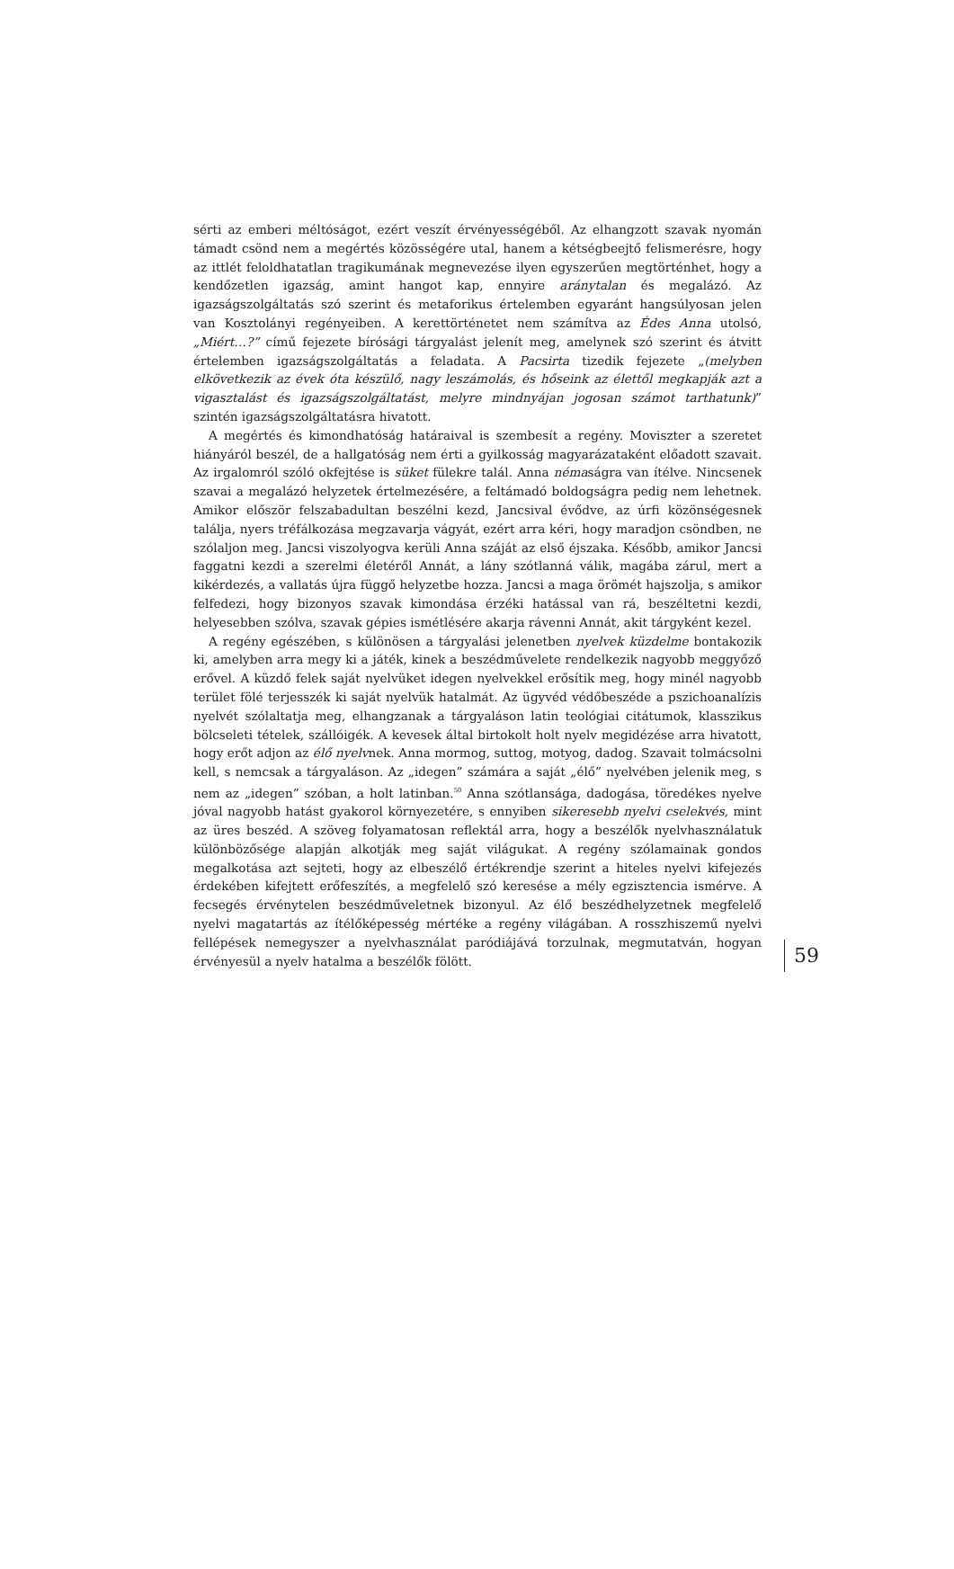sérti az emberi méltóságot, ezért veszít érvényességéből. Az elhangzott szavak nyomán támadt csönd nem a megértés közösségére utal, hanem a kétségbeejtő felismerésre, hogy az ittlét feloldhatatlan tragikumának megnevezése ilyen egyszerűen megtörténhet, hogy a kendőzetlen igazság, amint hangot kap, ennyire aránytalan és megalázó. Az igazságszolgáltatás szó szerint és metaforikus értelemben egyaránt hangsúlyosan jelen van Kosztolányi regényeiben. A kerettörténetet nem számítva az Édes Anna utolsó, „Miért…?” című fejezete bírósági tárgyalást jelenít meg, amelynek szó szerint és átvitt értelemben igazságszolgáltatás a feladata. A Pacsirta tizedik fejezete „(melyben elkövetkezik az évek óta készülő, nagy leszámolás, és hőseink az élettől megkapják azt a vigasztalást és igazságszolgáltatást, melyre mindnyájan jogosan számot tarthatunk)” szintén igazságszolgáltatásra hivatott.
A megértés és kimondhatóság határaival is szembesít a regény. Moviszter a szeretet hiányáról beszél, de a hallgatóság nem érti a gyilkosság magyarázataként előadott szavait. Az irgalomról szóló okfejtése is süket fülekre talál. Anna némaságra van ítélve. Nincsenek szavai a megalázó helyzetek értelmezésére, a feltámadó boldogságra pedig nem lehetnek. Amikor először felszabadultan beszélni kezd, Jancsival évődve, az úrfi közönségesnek találja, nyers tréfálkozása megzavarja vágyát, ezért arra kéri, hogy maradjon csöndben, ne szólaljon meg. Jancsi viszolyogva kerüli Anna száját az első éjszaka. Később, amikor Jancsi faggatni kezdi a szerelmi életéről Annát, a lány szótlanná válik, magába zárul, mert a kikérdezés, a vallatás újra függő helyzetbe hozza. Jancsi a maga örömét hajszolja, s amikor felfedezi, hogy bizonyos szavak kimondása érzéki hatással van rá, beszéltetni kezdi, helyesebben szólva, szavak gépies ismétlésére akarja rávenni Annát, akit tárgyként kezel.
A regény egészében, s különösen a tárgyalási jelenetben nyelvek küzdelme bontakozik ki, amelyben arra megy ki a játék, kinek a beszédművelete rendelkezik nagyobb meggyőző erővel. A küzdő felek saját nyelvüket idegen nyelvekkel erősítik meg, hogy minél nagyobb terület fölé terjesszék ki saját nyelvük hatalmát. Az ügyvéd védőbeszéde a pszichoanalízis nyelvét szólaltatja meg, elhangzanak a tárgyaláson latin teológiai citátumok, klasszikus bölcseleti tételek, szállóigék. A kevesek által birtokolt holt nyelv megidézése arra hivatott, hogy erőt adjon az élő nyelvnek. Anna mormog, suttog, motyog, dadog. Szavait tolmácsolni kell, s nemcsak a tárgyaláson. Az „idegen” számára a saját „élő” nyelvében jelenik meg, s nem az „idegen” szóban, a holt latinban.<sup>50</sup> Anna szótlansága, dadogása, töredékes nyelve jóval nagyobb hatást gyakorol környezetére, s ennyiben sikeresebb nyelvi cselekvés, mint az üres beszéd. A szöveg folyamatosan reflektál arra, hogy a beszélők nyelvhasználatuk különbözősége alapján alkotják meg saját világukat. A regény szólamainak gondos megalkotása azt sejteti, hogy az elbeszélő értékrendje szerint a hiteles nyelvi kifejezés érdekében kifejtett erőfeszítés, a megfelelő szó keresése a mély egzisztencia ismérve. A fecsegés érvénytelen beszédműveletnek bizonyul. Az élő beszédhelyzetnek megfelelő nyelvi magatartás az ítélőképesség mértéke a regény világában. A rosszhiszemű nyelvi fellépések nemegyszer a nyelvhasználat paródiájává torzulnak, megmutatván, hogyan érvényesül a nyelv hatalma a beszélők fölött.
59